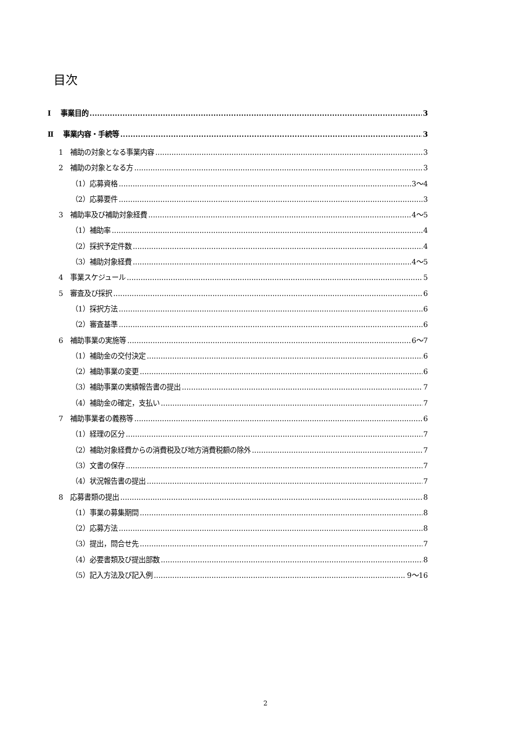目次
Ⅰ　 事業目的 3
Ⅱ　 事業内容・手続等 3
1　補助の対象となる事業内容 3
2　補助の対象となる方 3
（1）応募資格 3～4
（2）応募要件 3
3　補助率及び補助対象経費 4～5
（1）補助率 4
（2）採択予定件数 4
（3）補助対象経費 4～5
4　事業スケジュール 5
5　審査及び採択 6
（1）採択方法 6
（2）審査基準 6
6　補助事業の実施等 6～7
（1）補助金の交付決定 6
（2）補助事業の変更 6
（3）補助事業の実績報告書の提出 7
（4）補助金の確定，支払い 7
7　補助事業者の義務等 6
（1）経理の区分 7
（2）補助対象経費からの消費税及び地方消費税額の除外 7
（3）文書の保存 7
（4）状況報告書の提出 7
8　応募書類の提出 8
（1）事業の募集期間 8
（2）応募方法 8
（3）提出，問合せ先 7
（4）必要書類及び提出部数 8
（5）記入方法及び記入例 9～16
2